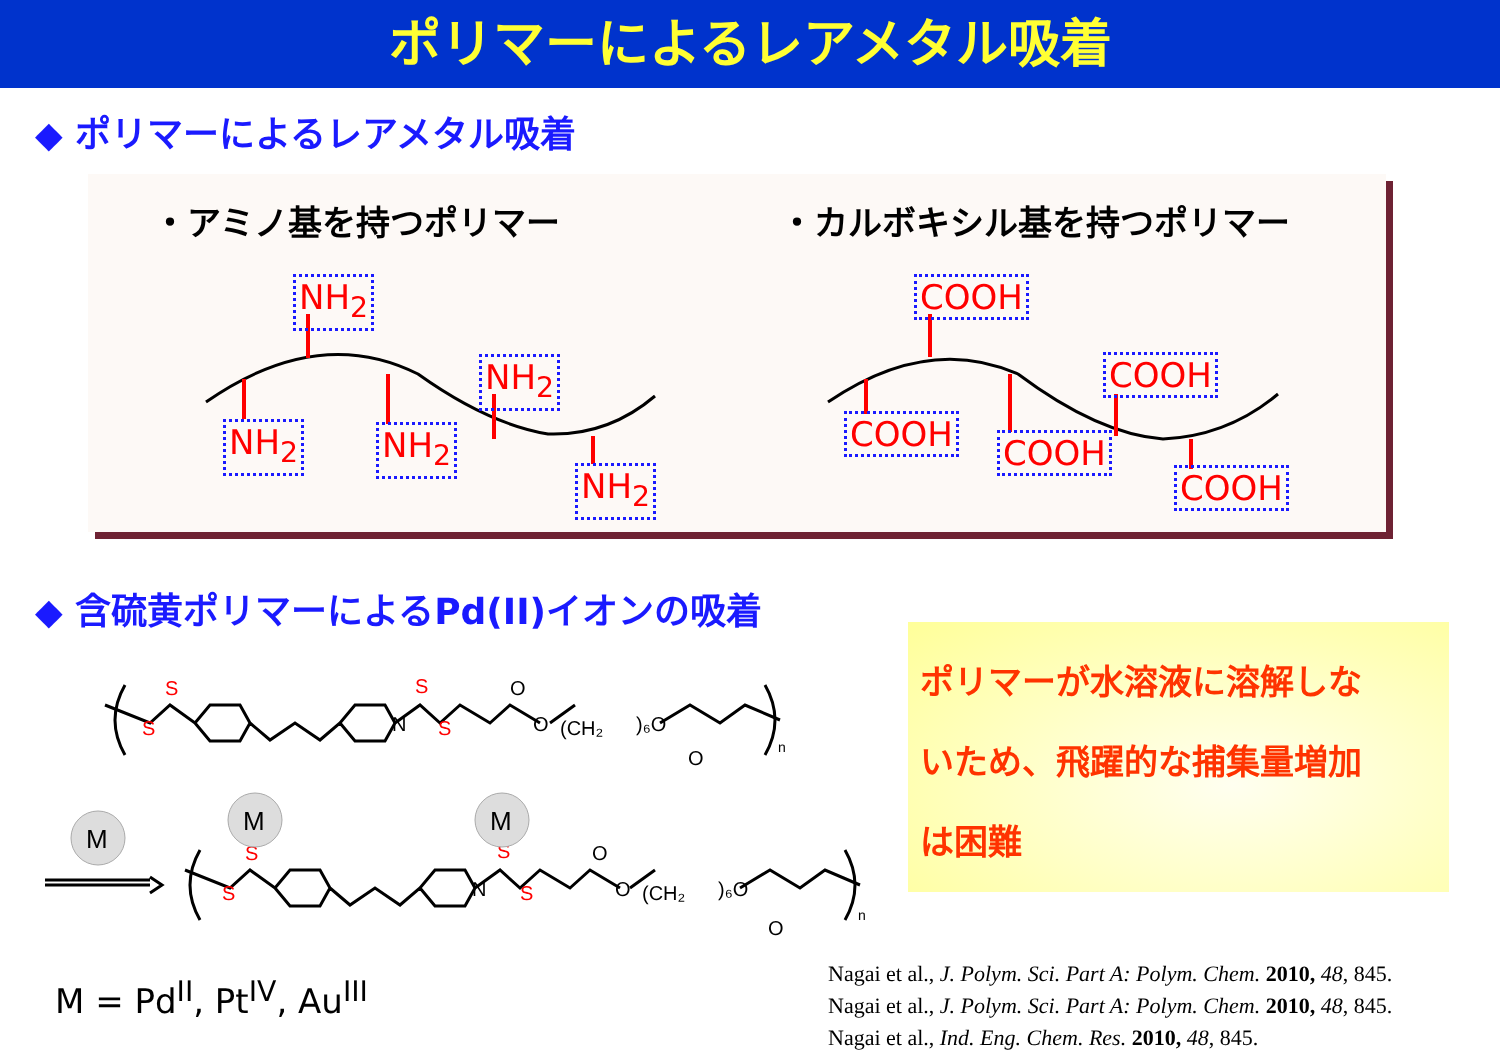ポリマーによるレアメタル吸着
◆ ポリマーによるレアメタル吸着
・アミノ基を持つポリマー ・カルボキシル基を持つポリマー
NH<sub>2</sub>
NH<sub>2</sub> NH<sub>2</sub>
NH<sub>2</sub>
NH<sub>2</sub>
COOH
COOH COOH
COOH
COOH
◆ 含硫黄ポリマーによるPd(II)イオンの吸着
S
S
S
S
S
S
S
S
N
O
O
(CH₂
)₆O
O
n
N
O
O
(CH₂
)₆O
O
n
M
M
M
ポリマーが水溶液に溶解しな
いため、飛躍的な捕集量増加
は困難
M = Pd<sup>II</sup>, Pt<sup>IV</sup>, Au<sup>III</sup>
Nagai et al., J. Polym. Sci. Part A: Polym. Chem. 2010, 48, 845.
Nagai et al., J. Polym. Sci. Part A: Polym. Chem. 2010, 48, 845.
Nagai et al., Ind. Eng. Chem. Res. 2010, 48, 845.